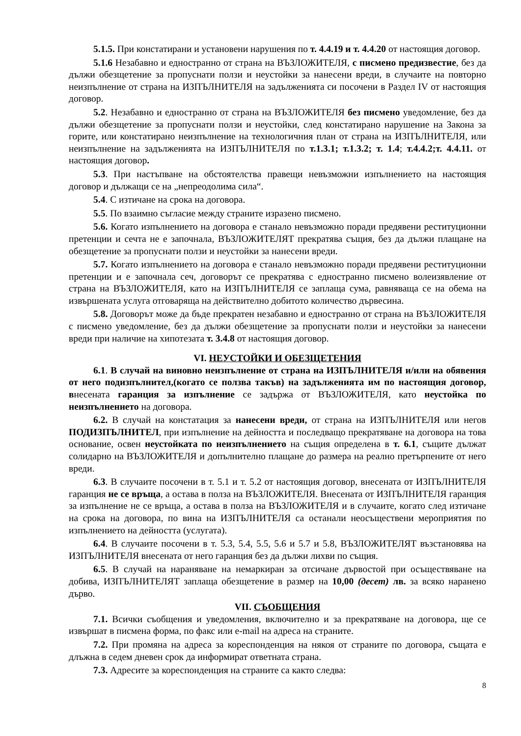5.1.5. При констатирани и установени нарушения по т. 4.4.19 и т. 4.4.20 от настоящия договор.
5.1.6 Незабавно и едностранно от страна на ВЪЗЛОЖИТЕЛЯ, с писмено предизвестие, без да дължи обезщетение за пропуснати ползи и неустойки за нанесени вреди, в случаите на повторно неизпълнение от страна на ИЗПЪЛНИТЕЛЯ на задълженията си посочени в Раздел IV от настоящия договор.
5.2. Незабавно и едностранно от страна на ВЪЗЛОЖИТЕЛЯ без писмено уведомление, без да дължи обезщетение за пропуснати ползи и неустойки, след констатирано нарушение на Закона за горите, или констатирано неизпълнение на технологичния план от страна на ИЗПЪЛНИТЕЛЯ, или неизпълнение на задълженията на ИЗПЪЛНИТЕЛЯ по т.1.3.1; т.1.3.2; т. 1.4; т.4.4.2;т. 4.4.11. от настоящия договор.
5.3. При настъпване на обстоятелства правещи невъзможни изпълнението на настоящия договор и дължащи се на „непреодолима сила“.
5.4. С изтичане на срока на договора.
5.5. По взаимно съгласие между страните изразено писмено.
5.6. Когато изпълнението на договора е станало невъзможно поради предявени реституционни претенции и сечта не е започнала, ВЪЗЛОЖИТЕЛЯТ прекратява същия, без да дължи плащане на обезщетение за пропуснати ползи и неустойки за нанесени вреди.
5.7. Когато изпълнението на договора е станало невъзможно поради предявени реституционни претенции и е започнала сеч, договорът се прекратява с едностранно писмено волеизявление от страна на ВЪЗЛОЖИТЕЛЯ, като на ИЗПЪЛНИТЕЛЯ се заплаща сума, равняваща се на обема на извършената услуга отговаряща на действително добитото количество дървесина.
5.8. Договорът може да бъде прекратен незабавно и едностранно от страна на ВЪЗЛОЖИТЕЛЯ с писмено уведомление, без да дължи обезщетение за пропуснати ползи и неустойки за нанесени вреди при наличие на хипотезата т. 3.4.8 от настоящия договор.
VI. НЕУСТОЙКИ И ОБЕЗЩЕТЕНИЯ
6.1. В случай на виновно неизпълнение от страна на ИЗПЪЛНИТЕЛЯ и/или на обявения от него подизпълнител,(когато се ползва такъв) на задълженията им по настоящия договор, внесената гаранция за изпълнение се задържа от ВЪЗЛОЖИТЕЛЯ, като неустойка по неизпълнението на договора.
6.2. В случай на констатация за нанесени вреди, от страна на ИЗПЪЛНИТЕЛЯ или негов ПОДИЗПЪЛНИТЕЛ, при изпълнение на дейността и последващо прекратяване на договора на това основание, освен неустойката по неизпълнението на същия определена в т. 6.1, същите дължат солидарно на ВЪЗЛОЖИТЕЛЯ и допълнително плащане до размера на реално претърпените от него вреди.
6.3. В случаите посочени в т. 5.1 и т. 5.2 от настоящия договор, внесената от ИЗПЪЛНИТЕЛЯ гаранция не се връща, а остава в полза на ВЪЗЛОЖИТЕЛЯ. Внесената от ИЗПЪЛНИТЕЛЯ гаранция за изпълнение не се връща, а остава в полза на ВЪЗЛОЖИТЕЛЯ и в случаите, когато след изтичане на срока на договора, по вина на ИЗПЪЛНИТЕЛЯ са останали неосъществени мероприятия по изпълнението на дейността (услугата).
6.4. В случаите посочени в т. 5.3, 5.4, 5.5, 5.6 и 5.7 и 5.8, ВЪЗЛОЖИТЕЛЯТ възстановява на ИЗПЪЛНИТЕЛЯ внесената от него гаранция без да дължи лихви по същия.
6.5. В случай на нараняване на немаркиран за отсичане дървостой при осъществяване на добива, ИЗПЪЛНИТЕЛЯТ заплаща обезщетение в размер на 10,00 (десет) лв. за всяко наранено дърво.
VII. СЪОБЩЕНИЯ
7.1. Всички съобщения и уведомления, включително и за прекратяване на договора, ще се извършат в писмена форма, по факс или e-mail на адреса на страните.
7.2. При промяна на адреса за кореспонденция на някоя от страните по договора, същата е длъжна в седем дневен срок да информират ответната страна.
7.3. Адресите за кореспонденция на страните са както следва:
8